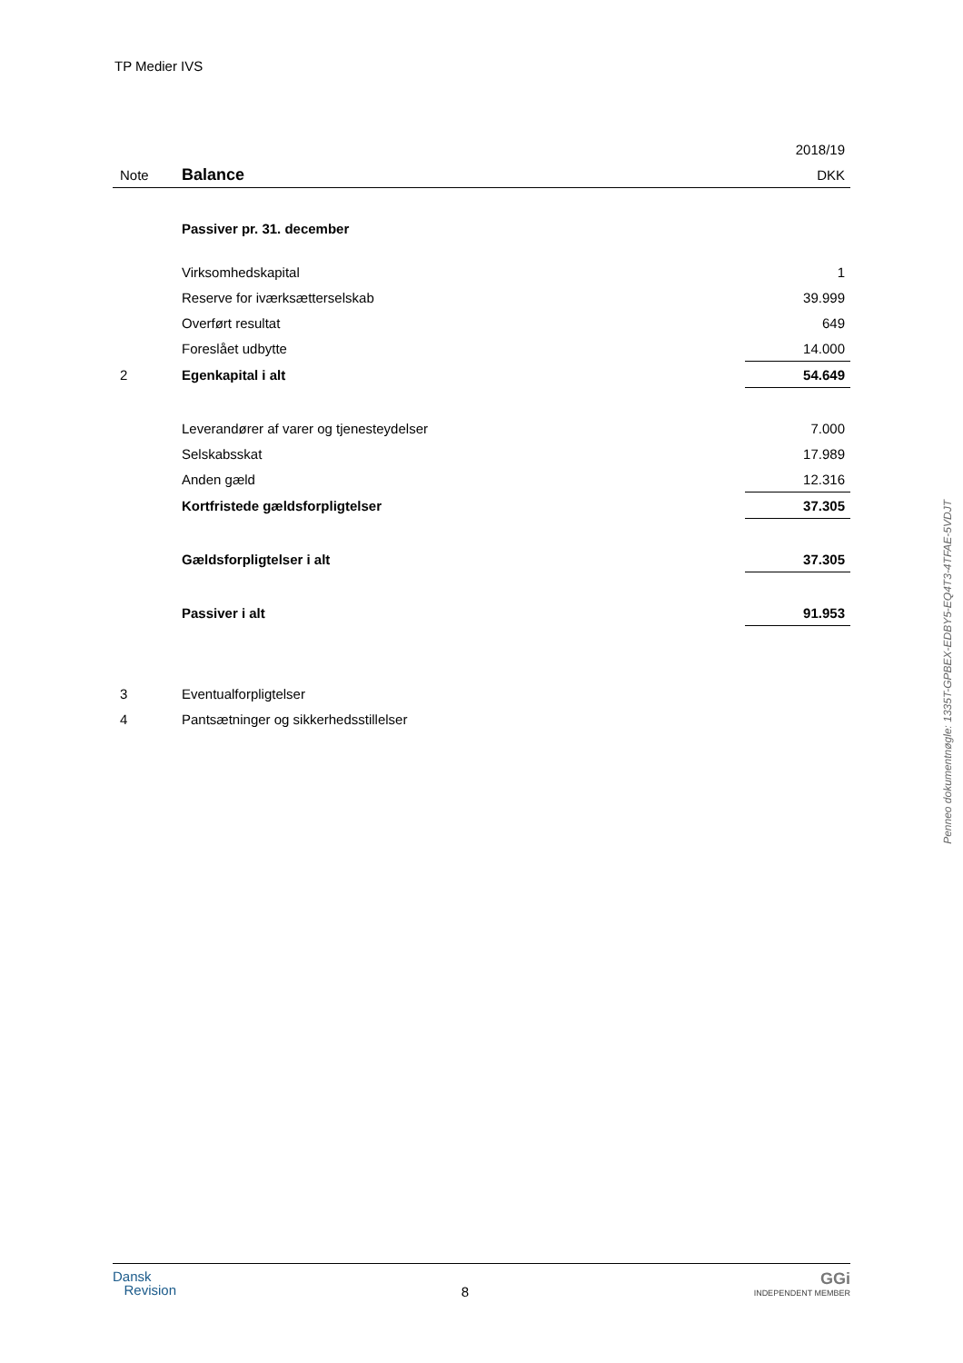TP Medier IVS
| | | 2018/19 |
| Note | Balance | DKK |
| | Passiver pr. 31. december | |
| | Virksomhedskapital | 1 |
| | Reserve for iværksætterselskab | 39.999 |
| | Overført resultat | 649 |
| | Foreslået udbytte | 14.000 |
| 2 | Egenkapital i alt | 54.649 |
| | Leverandører af varer og tjenesteydelser | 7.000 |
| | Selskabsskat | 17.989 |
| | Anden gæld | 12.316 |
| | Kortfristede gældsforpligtelser | 37.305 |
| | Gældsforpligtelser i alt | 37.305 |
| | Passiver i alt | 91.953 |
| 3 | Eventualforpligtelser | |
| 4 | Pantsætninger og sikkerhedsstillelser | |
Penneo dokumentnøgle: 1335T-GPBEX-EDBY5-EQ4T3-4TFAE-5VDJT
Dansk
Revision
8
GGi
INDEPENDENT MEMBER